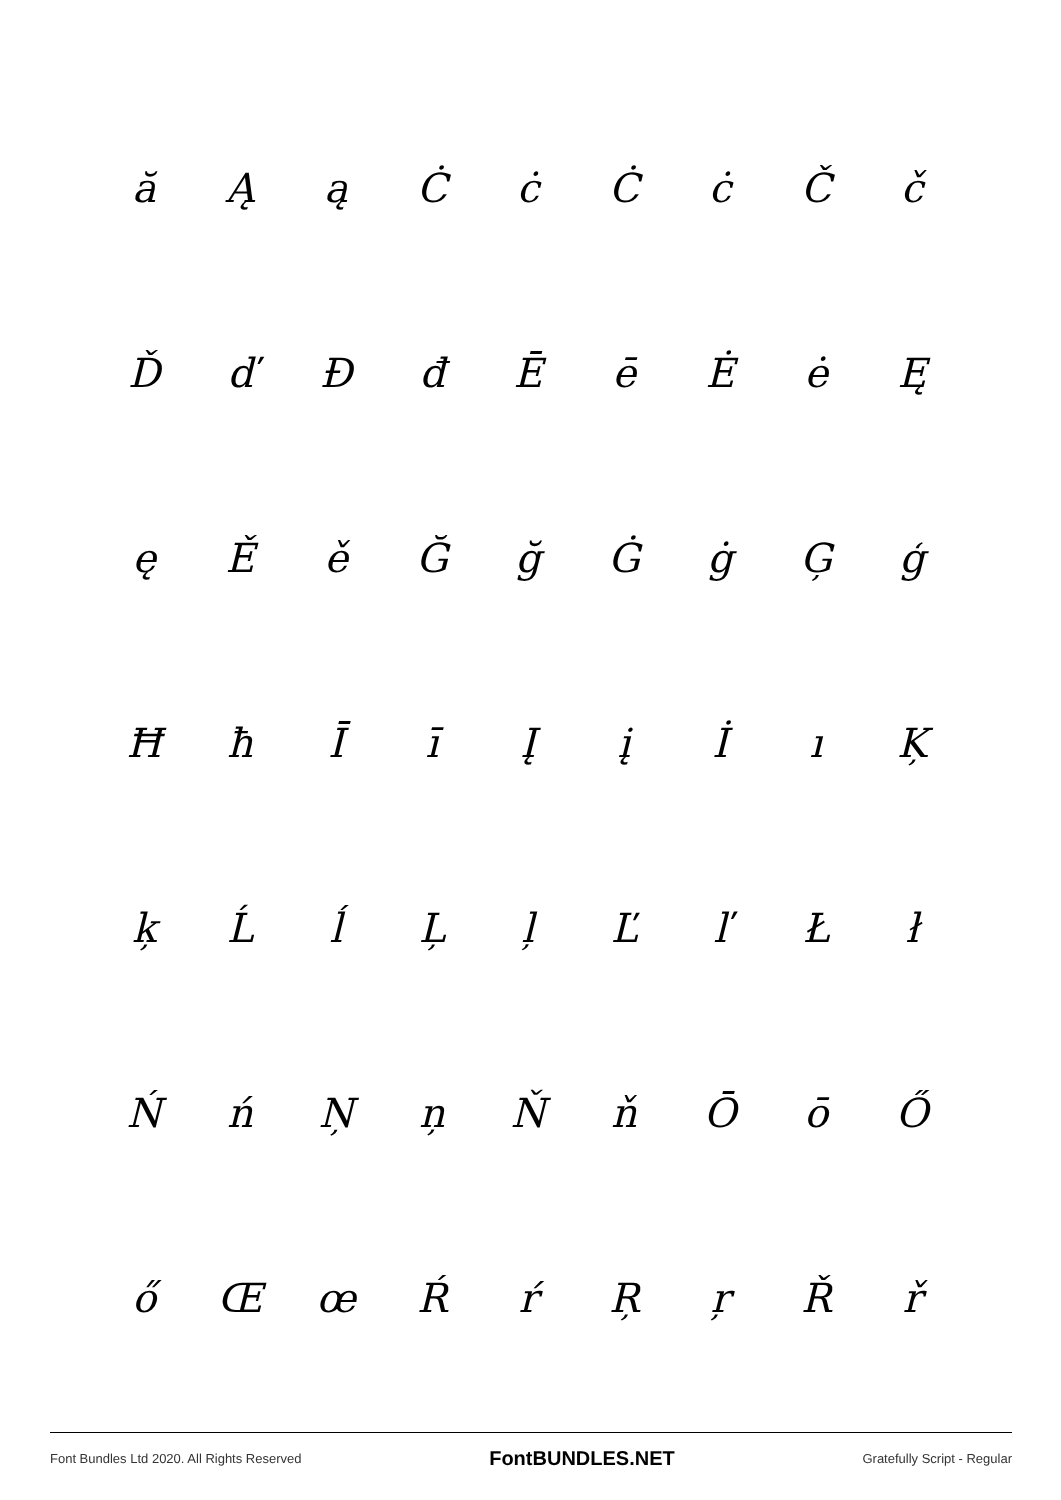| ă | Ą | ą | Ċ | ċ | Ċ | ċ | Č | č |
| Ď | ď | Đ | đ | Ē | ē | Ė | ė | Ę |
| ę | Ě | ě | Ğ | ğ | Ġ | ġ | Ģ | ģ |
| Ħ | ħ | Ī | ī | Į | į | İ | ı | Ķ |
| ķ | Ĺ | ĺ | Ļ | ļ | Ľ | ľ | Ł | ł |
| Ń | ń | Ņ | ņ | Ň | ň | Ō | ō | Ő |
| ő | Œ | œ | Ŕ | ŕ | Ŗ | ŗ | Ř | ř |
Font Bundles Ltd 2020. All Rights Reserved FontBUNDLES.NET Gratefully Script - Regular